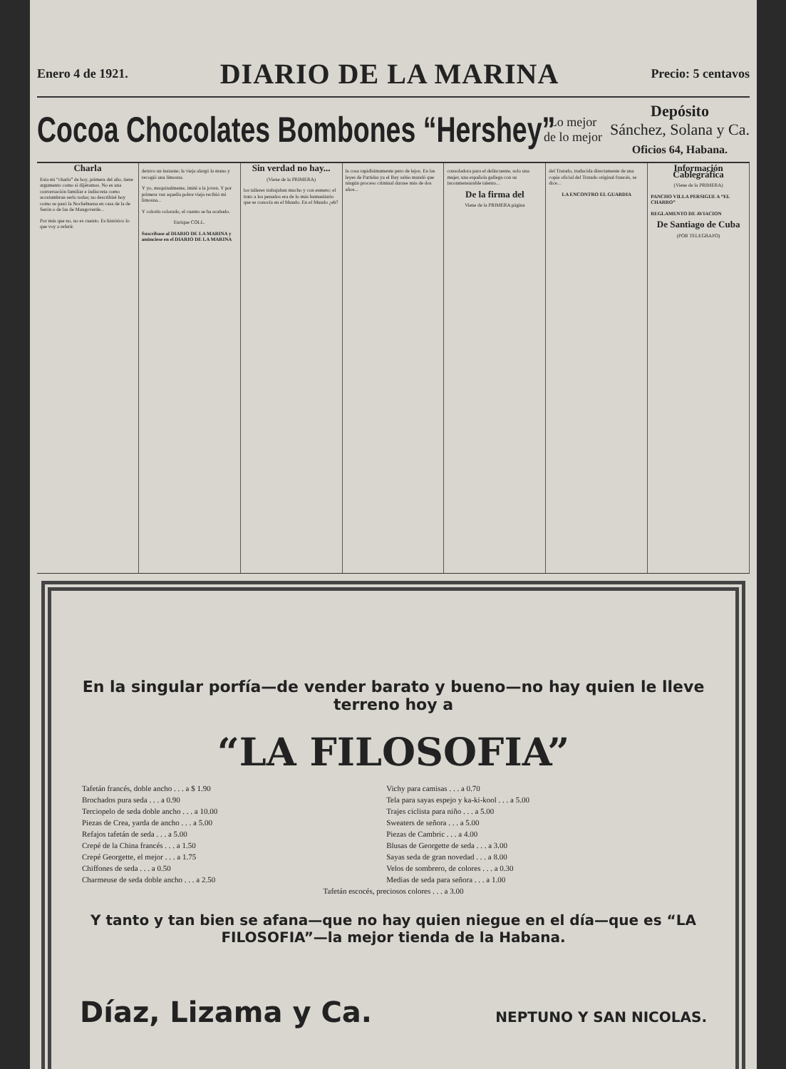Enero 4 de 1921.
DIARIO DE LA MARINA
Precio: 5 centavos
Cocoa Chocolates Bombones “Hershey”
Lo mejor
de lo mejor
Depósito
Sánchez, Solana y Ca.
Oficios 64, Habana.
Charla
Esta mi “charla” de hoy, primera del año, tiene argumento como si dijéramos. No es una conversación familiar e indiscreta como acostumbran serlo todas; no describiré hoy como se pasó la Nochebuena en casa de la de Serón o de las de Mangoverde...
Por más que no, no es cuento. Es histórico lo que voy a referir.
detuvo un instante; la vieja alargó la mano y recogió una limosna.
Y yo, maquinalmente, imité a la joven. Y por primera vez aquella pobre vieja recibió mi limosna...
Y colorín colorado, el cuento se ha acabado.
Enrique COLL.
Suscríbase al DIARIO DE LA MARINA y anúnciese en el DIARIO DE LA MARINA
Sin verdad no hay...
(Viene de la PRIMERA)
los talleres trabajaban mucho y con esmero; el trato a los penados era de lo más humanitario que se conocía en el Mundo. En el Mundo ¿eh?
la cosa rapidísimamente pero de lejos. En las leyes de Partidas ya el Rey sabio mandó que ningún proceso criminal durase más de dos años...
consoladora para el delincuente, solo una mujer, una española gallega con su inconmensurable talento...
De la firma del
Viene de la PRIMERA página
del Tratado, traducida directamente de una copia oficial del Tratado original francés, se dice...
LA ENCONTRO EL GUARDIA
Información Cablegráfica
(Viene de la PRIMERA)
PANCHO VILLA PERSIGUE A “EL CHARRO”
REGLAMENTO DE AVIACION
De Santiago de Cuba
(POR TELEGRAFO)
En la singular porfía—de vender barato y bueno—no hay quien le lleve terreno hoy a
“LA FILOSOFIA”
| Tafetán francés, doble ancho . . . a $ 1.90 | Vichy para camisas . . . a 0.70 |
| Brochados pura seda . . . a 0.90 | Tela para sayas espejo y ka-ki-kool . . . a 5.00 |
| Terciopelo de seda doble ancho . . . a 10.00 | Trajes ciclista para niño . . . a 5.00 |
| Piezas de Crea, yarda de ancho . . . a 5.00 | Sweaters de señora . . . a 5.00 |
| Refajos tafetán de seda . . . a 5.00 | Piezas de Cambric . . . a 4.00 |
| Crepé de la China francés . . . a 1.50 | Blusas de Georgette de seda . . . a 3.00 |
| Crepé Georgette, el mejor . . . a 1.75 | Sayas seda de gran novedad . . . a 8.00 |
| Chiffones de seda . . . a 0.50 | Velos de sombrero, de colores . . . a 0.30 |
| Charmeuse de seda doble ancho . . . a 2.50 | Medias de seda para señora . . . a 1.00 |
| Tafetán escocés, preciosos colores . . . a 3.00 | |
Y tanto y tan bien se afana—que no hay quien niegue en el día—que es “LA FILOSOFIA”—la mejor tienda de la Habana.
Díaz, Lizama y Ca. NEPTUNO Y SAN NICOLAS.